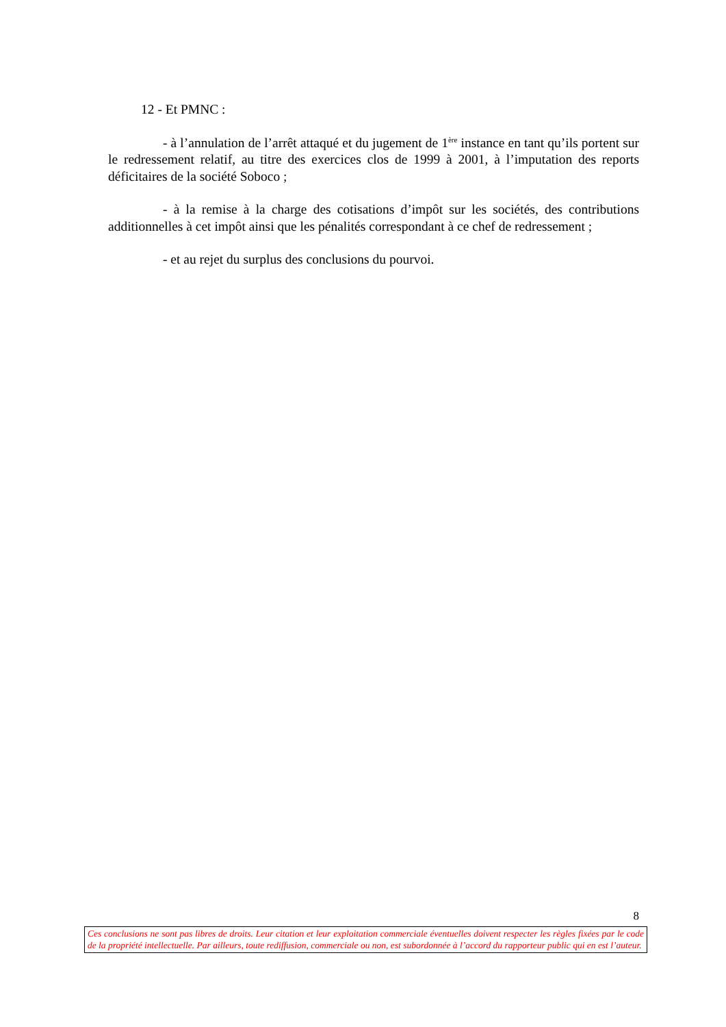12 - Et PMNC :
- à l’annulation de l’arrêt attaqué et du jugement de 1<sup>ère</sup> instance en tant qu’ils portent sur le redressement relatif, au titre des exercices clos de 1999 à 2001, à l’imputation des reports déficitaires de la société Soboco ;
- à la remise à la charge des cotisations d’impôt sur les sociétés, des contributions additionnelles à cet impôt ainsi que les pénalités correspondant à ce chef de redressement ;
- et au rejet du surplus des conclusions du pourvoi.
8
Ces conclusions ne sont pas libres de droits. Leur citation et leur exploitation commerciale éventuelles doivent respecter les règles fixées par le code de la propriété intellectuelle. Par ailleurs, toute rediffusion, commerciale ou non, est subordonnée à l’accord du rapporteur public qui en est l’auteur.